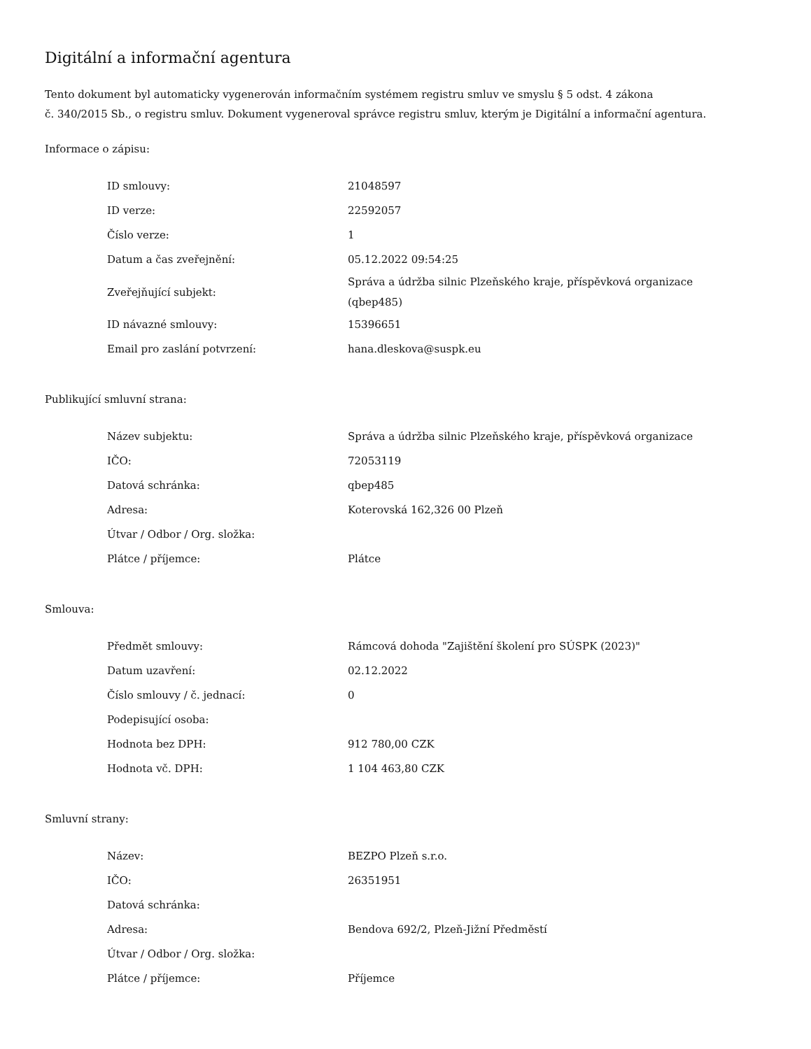Digitální a informační agentura
Tento dokument byl automaticky vygenerován informačním systémem registru smluv ve smyslu § 5 odst. 4 zákona
č. 340/2015 Sb., o registru smluv. Dokument vygeneroval správce registru smluv, kterým je Digitální a informační agentura.
Informace o zápisu:
| ID smlouvy: | 21048597 |
| ID verze: | 22592057 |
| Číslo verze: | 1 |
| Datum a čas zveřejnění: | 05.12.2022 09:54:25 |
| Zveřejňující subjekt: | Správa a údržba silnic Plzeňského kraje, příspěvková organizace (qbep485) |
| ID návazné smlouvy: | 15396651 |
| Email pro zaslání potvrzení: | hana.dleskova@suspk.eu |
Publikující smluvní strana:
| Název subjektu: | Správa a údržba silnic Plzeňského kraje, příspěvková organizace |
| IČO: | 72053119 |
| Datová schránka: | qbep485 |
| Adresa: | Koterovská 162,326 00 Plzeň |
| Útvar / Odbor / Org. složka: | |
| Plátce / příjemce: | Plátce |
Smlouva:
| Předmět smlouvy: | Rámcová dohoda "Zajištění školení pro SÚSPK (2023)" |
| Datum uzavření: | 02.12.2022 |
| Číslo smlouvy / č. jednací: | 0 |
| Podepisující osoba: | |
| Hodnota bez DPH: | 912 780,00 CZK |
| Hodnota vč. DPH: | 1 104 463,80 CZK |
Smluvní strany:
| Název: | BEZPO Plzeň s.r.o. |
| IČO: | 26351951 |
| Datová schránka: | |
| Adresa: | Bendova 692/2, Plzeň-Jižní Předměstí |
| Útvar / Odbor / Org. složka: | |
| Plátce / příjemce: | Příjemce |